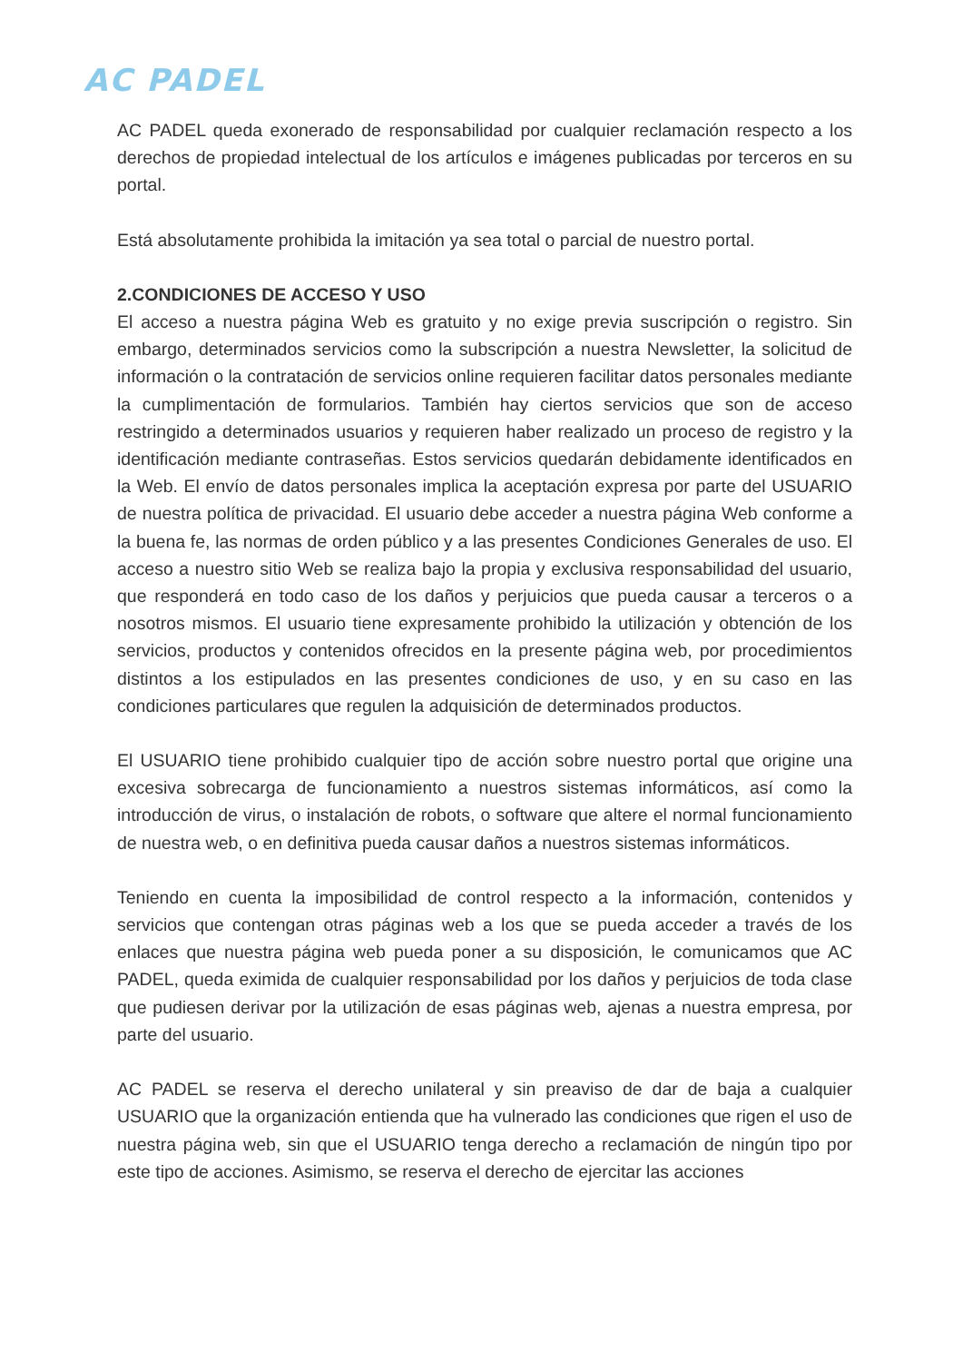AC PADEL
AC PADEL queda exonerado de responsabilidad por cualquier reclamación respecto a los derechos de propiedad intelectual de los artículos e imágenes publicadas por terceros en su portal.
Está absolutamente prohibida la imitación ya sea total o parcial de nuestro portal.
2.CONDICIONES DE ACCESO Y USO
El acceso a nuestra página Web es gratuito y no exige previa suscripción o registro. Sin embargo, determinados servicios como la subscripción a nuestra Newsletter, la solicitud de información o la contratación de servicios online requieren facilitar datos personales mediante la cumplimentación de formularios. También hay ciertos servicios que son de acceso restringido a determinados usuarios y requieren haber realizado un proceso de registro y la identificación mediante contraseñas. Estos servicios quedarán debidamente identificados en la Web. El envío de datos personales implica la aceptación expresa por parte del USUARIO de nuestra política de privacidad. El usuario debe acceder a nuestra página Web conforme a la buena fe, las normas de orden público y a las presentes Condiciones Generales de uso. El acceso a nuestro sitio Web se realiza bajo la propia y exclusiva responsabilidad del usuario, que responderá en todo caso de los daños y perjuicios que pueda causar a terceros o a nosotros mismos. El usuario tiene expresamente prohibido la utilización y obtención de los servicios, productos y contenidos ofrecidos en la presente página web, por procedimientos distintos a los estipulados en las presentes condiciones de uso, y en su caso en las condiciones particulares que regulen la adquisición de determinados productos.
El USUARIO tiene prohibido cualquier tipo de acción sobre nuestro portal que origine una excesiva sobrecarga de funcionamiento a nuestros sistemas informáticos, así como la introducción de virus, o instalación de robots, o software que altere el normal funcionamiento de nuestra web, o en definitiva pueda causar daños a nuestros sistemas informáticos.
Teniendo en cuenta la imposibilidad de control respecto a la información, contenidos y servicios que contengan otras páginas web a los que se pueda acceder a través de los enlaces que nuestra página web pueda poner a su disposición, le comunicamos que AC PADEL, queda eximida de cualquier responsabilidad por los daños y perjuicios de toda clase que pudiesen derivar por la utilización de esas páginas web, ajenas a nuestra empresa, por parte del usuario.
AC PADEL se reserva el derecho unilateral y sin preaviso de dar de baja a cualquier USUARIO que la organización entienda que ha vulnerado las condiciones que rigen el uso de nuestra página web, sin que el USUARIO tenga derecho a reclamación de ningún tipo por este tipo de acciones. Asimismo, se reserva el derecho de ejercitar las acciones